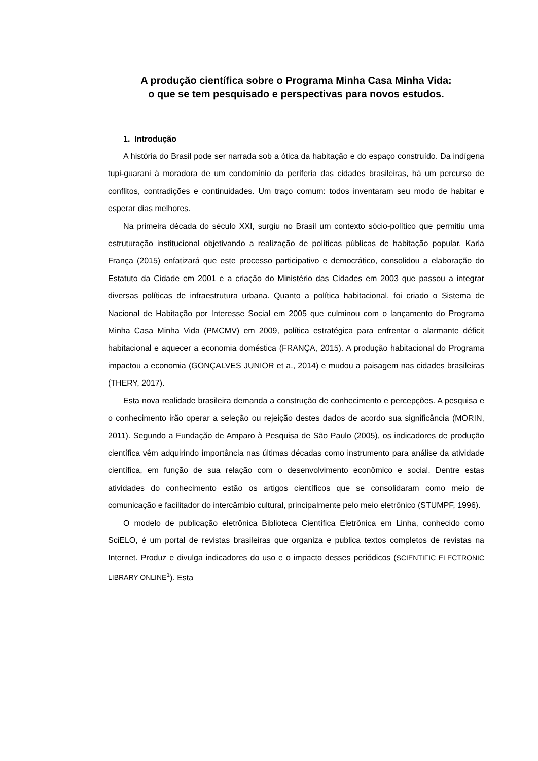A produção científica sobre o Programa Minha Casa Minha Vida:
o que se tem pesquisado e perspectivas para novos estudos.
1. Introdução
A história do Brasil pode ser narrada sob a ótica da habitação e do espaço construído. Da indígena tupi-guarani à moradora de um condomínio da periferia das cidades brasileiras, há um percurso de conflitos, contradições e continuidades. Um traço comum: todos inventaram seu modo de habitar e esperar dias melhores.
Na primeira década do século XXI, surgiu no Brasil um contexto sócio-político que permitiu uma estruturação institucional objetivando a realização de políticas públicas de habitação popular. Karla França (2015) enfatizará que este processo participativo e democrático, consolidou a elaboração do Estatuto da Cidade em 2001 e a criação do Ministério das Cidades em 2003 que passou a integrar diversas políticas de infraestrutura urbana. Quanto a política habitacional, foi criado o Sistema de Nacional de Habitação por Interesse Social em 2005 que culminou com o lançamento do Programa Minha Casa Minha Vida (PMCMV) em 2009, política estratégica para enfrentar o alarmante déficit habitacional e aquecer a economia doméstica (FRANÇA, 2015). A produção habitacional do Programa impactou a economia (GONÇALVES JUNIOR et a., 2014) e mudou a paisagem nas cidades brasileiras (THERY, 2017).
Esta nova realidade brasileira demanda a construção de conhecimento e percepções. A pesquisa e o conhecimento irão operar a seleção ou rejeição destes dados de acordo sua significância (MORIN, 2011). Segundo a Fundação de Amparo à Pesquisa de São Paulo (2005), os indicadores de produção científica vêm adquirindo importância nas últimas décadas como instrumento para análise da atividade científica, em função de sua relação com o desenvolvimento econômico e social. Dentre estas atividades do conhecimento estão os artigos científicos que se consolidaram como meio de comunicação e facilitador do intercâmbio cultural, principalmente pelo meio eletrônico (STUMPF, 1996).
O modelo de publicação eletrônica Biblioteca Científica Eletrônica em Linha, conhecido como SciELO, é um portal de revistas brasileiras que organiza e publica textos completos de revistas na Internet. Produz e divulga indicadores do uso e o impacto desses periódicos (SCIENTIFIC ELECTRONIC LIBRARY ONLINE<sup>1</sup>). Esta